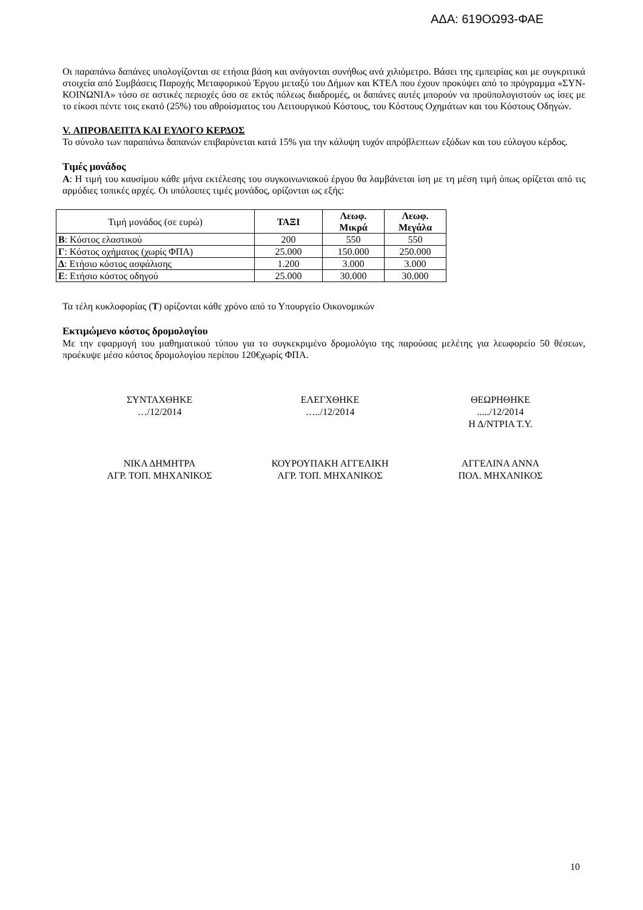ΑΔΑ: 619ΟΩ93-ΦΑΕ
Οι παραπάνω δαπάνες υπολογίζονται σε ετήσια βάση και ανάγονται συνήθως ανά χιλιόμετρο. Βάσει της εμπειρίας και με συγκριτικά στοιχεία από Συμβάσεις Παροχής Μεταφορικού Έργου μεταξύ του Δήμων και ΚΤΕΛ που έχουν προκύψει από το πρόγραμμα «ΣΥΝ-ΚΟΙΝΩΝΙΑ» τόσο σε αστικές περιοχές όσο σε εκτός πόλεως διαδρομές, οι δαπάνες αυτές μπορούν να προϋπολογιστούν ως ίσες με το είκοσι πέντε τοις εκατό (25%) του αθροίσματος του Λειτουργικού Κόστους, του Κόστους Οχημάτων και του Κόστους Οδηγών.
V. ΑΠΡΟΒΛΕΠΤΑ ΚΑΙ ΕΥΛΟΓΟ ΚΕΡΔΟΣ
Το σύνολο των παραπάνω δαπανών επιβαρύνεται κατά 15% για την κάλυψη τυχόν απρόβλεπτων εξόδων και του εύλογου κέρδος.
Τιμές μονάδος
Α: Η τιμή του καυσίμου κάθε μήνα εκτέλεσης του συγκοινωνιακού έργου θα λαμβάνεται ίση με τη μέση τιμή όπως ορίζεται από τις αρμόδιες τοπικές αρχές. Οι υπόλοιπες τιμές μονάδος, ορίζονται ως εξής:
| Τιμή μονάδος (σε ευρώ) | ΤΑΞΙ | Λεωφ. Μικρά | Λεωφ. Μεγάλα |
| --- | --- | --- | --- |
| Β : Κόστος ελαστικού | 200 | 550 | 550 |
| Γ : Κόστος οχήματος (χωρίς ΦΠΑ) | 25.000 | 150.000 | 250.000 |
| Δ : Ετήσιο κόστος ασφάλισης | 1.200 | 3.000 | 3.000 |
| Ε : Ετήσιο κόστος οδηγού | 25.000 | 30.000 | 30.000 |
Τα τέλη κυκλοφορίας (Τ) ορίζονται κάθε χρόνο από το Υπουργείο Οικονομικών
Εκτιμώμενο κόστος δρομολογίου
Με την εφαρμογή του μαθηματικού τύπου για το συγκεκριμένο δρομολόγιο της παρούσας μελέτης για λεωφορείο 50 θέσεων, προέκυψε μέσο κόστος δρομολογίου περίπου 120€χωρίς ΦΠΑ.
ΣΥΝΤΑΧΘΗΚΕ
…/12/2014
ΕΛΕΓΧΘΗΚΕ
…../12/2014
ΘΕΩΡΗΘΗΚΕ
...../12/2014
Η Δ/ΝΤΡΙΑ Τ.Υ.
ΝΙΚΑ ΔΗΜΗΤΡΑ
ΑΓΡ. ΤΟΠ. ΜΗΧΑΝΙΚΟΣ
ΚΟΥΡΟΥΠΑΚΗ ΑΓΓΕΛΙΚΗ
ΑΓΡ. ΤΟΠ. ΜΗΧΑΝΙΚΟΣ
ΑΓΓΕΛΙΝΑ ΑΝΝΑ
ΠΟΛ. ΜΗΧΑΝΙΚΟΣ
10